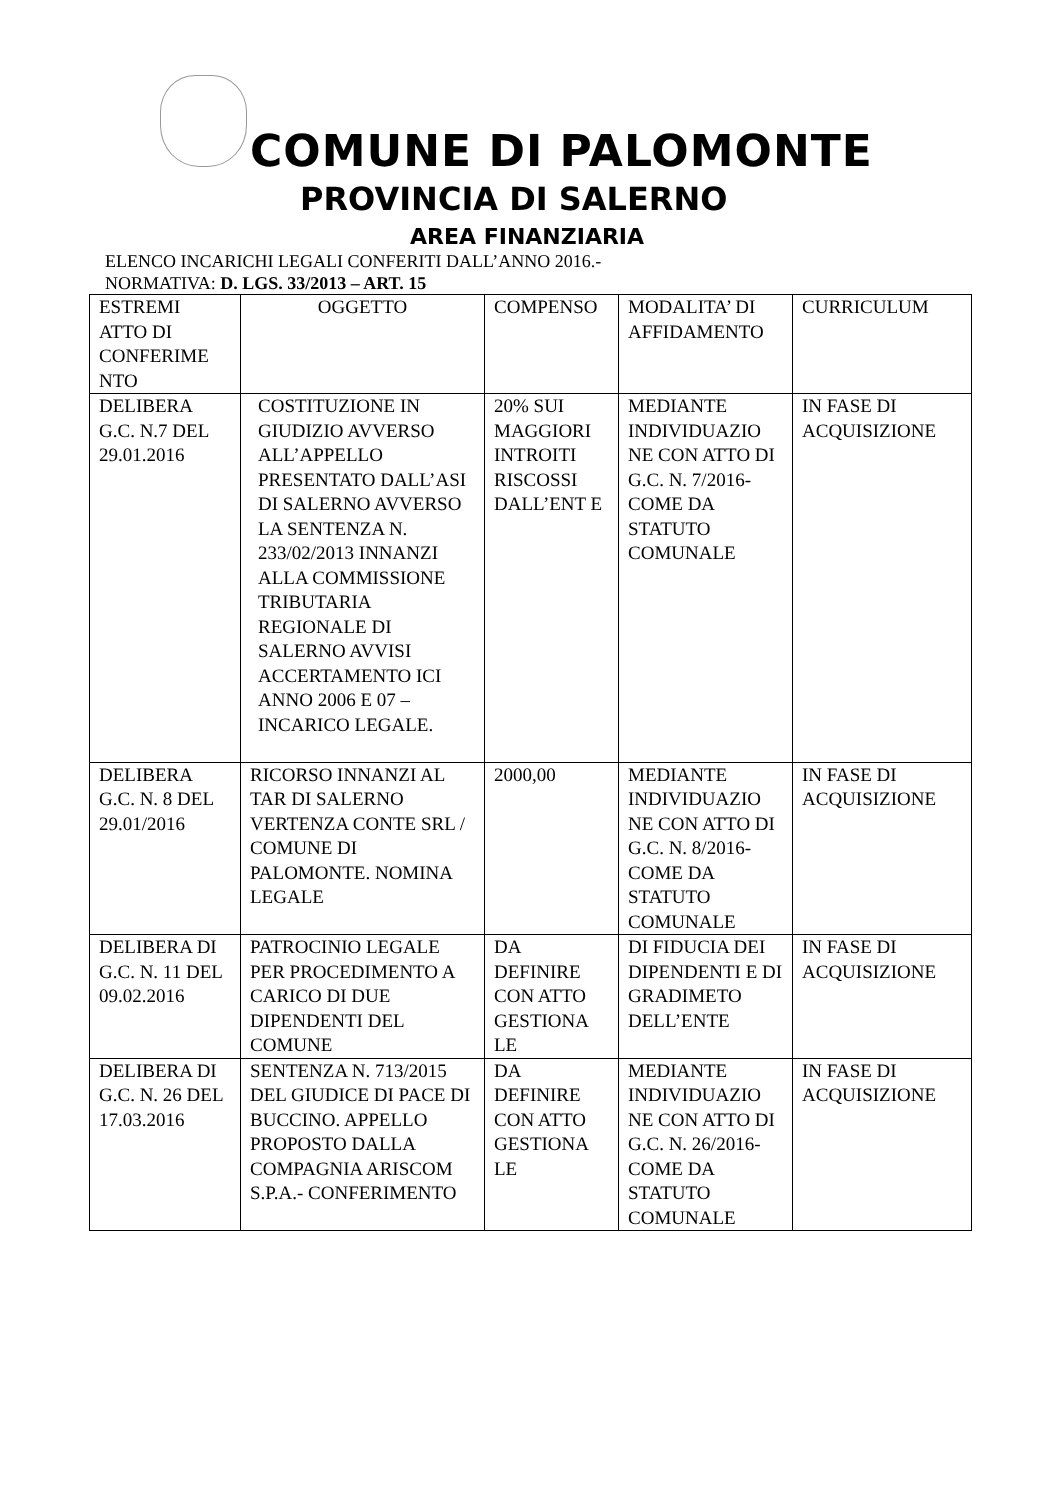COMUNE DI PALOMONTE
PROVINCIA DI SALERNO
AREA FINANZIARIA
ELENCO INCARICHI LEGALI CONFERITI DALL’ANNO 2016.-
NORMATIVA: D. LGS. 33/2013 – ART. 15
| ESTREMI ATTO DI CONFERIME NTO | OGGETTO | COMPENSO | MODALITA’ DI AFFIDAMENTO | CURRICULUM |
| DELIBERA G.C. N.7 DEL 29.01.2016 | COSTITUZIONE IN GIUDIZIO AVVERSO ALL’APPELLO PRESENTATO DALL’ASI DI SALERNO AVVERSO LA SENTENZA N. 233/02/2013 INNANZI ALLA COMMISSIONE TRIBUTARIA REGIONALE DI SALERNO AVVISI ACCERTAMENTO ICI ANNO 2006 E 07 – INCARICO LEGALE. | 20% SUI MAGGIORI INTROITI RISCOSSI DALL’ENT E | MEDIANTE INDIVIDUAZIO NE CON ATTO DI G.C. N. 7/2016- COME DA STATUTO COMUNALE | IN FASE DI ACQUISIZIONE |
| DELIBERA G.C. N. 8 DEL 29.01/2016 | RICORSO INNANZI AL TAR DI SALERNO VERTENZA CONTE SRL / COMUNE DI PALOMONTE. NOMINA LEGALE | 2000,00 | MEDIANTE INDIVIDUAZIO NE CON ATTO DI G.C. N. 8/2016- COME DA STATUTO COMUNALE | IN FASE DI ACQUISIZIONE |
| DELIBERA DI G.C. N. 11 DEL 09.02.2016 | PATROCINIO LEGALE PER PROCEDIMENTO A CARICO DI DUE DIPENDENTI DEL COMUNE | DA DEFINIRE CON ATTO GESTIONA LE | DI FIDUCIA DEI DIPENDENTI E DI GRADIMETO DELL’ENTE | IN FASE DI ACQUISIZIONE |
| DELIBERA DI G.C. N. 26 DEL 17.03.2016 | SENTENZA N. 713/2015 DEL GIUDICE DI PACE DI BUCCINO. APPELLO PROPOSTO DALLA COMPAGNIA ARISCOM S.P.A.- CONFERIMENTO | DA DEFINIRE CON ATTO GESTIONA LE | MEDIANTE INDIVIDUAZIO NE CON ATTO DI G.C. N. 26/2016- COME DA STATUTO COMUNALE | IN FASE DI ACQUISIZIONE |